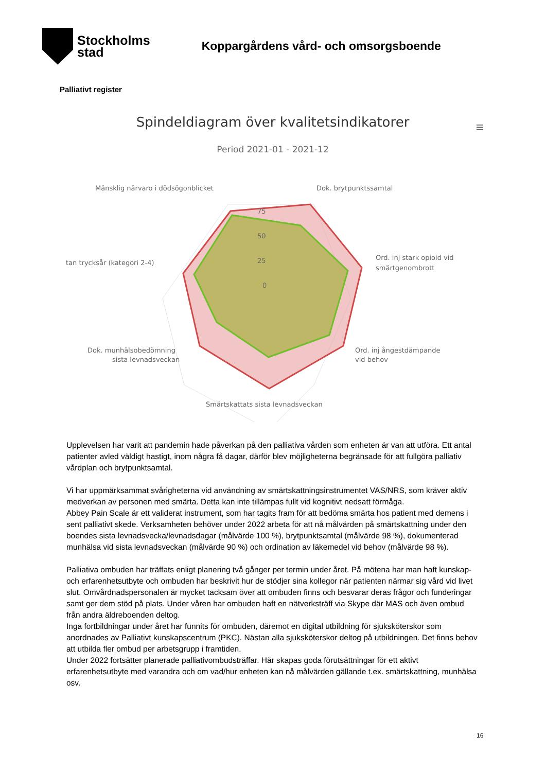Stockholms
stad
Koppargårdens vård- och omsorgsboende
Palliativt register
Spindeldiagram över kvalitetsindikatorer
≡
Period 2021-01 - 2021-12
75
50
25
0
Mänsklig närvaro i dödsögonblicket
Dok. brytpunktssamtal
Ord. inj stark opioid vid
smärtgenombrott
tan trycksår (kategori 2-4)
Dok. munhälsobedömning
sista levnadsveckan
Ord. inj ångestdämpande
vid behov
Smärtskattats sista levnadsveckan
Upplevelsen har varit att pandemin hade påverkan på den palliativa vården som enheten är van att utföra. Ett antal patienter avled väldigt hastigt, inom några få dagar, därför blev möjligheterna begränsade för att fullgöra palliativ vårdplan och brytpunktsamtal.
Vi har uppmärksammat svårigheterna vid användning av smärtskattningsinstrumentet VAS/NRS, som kräver aktiv medverkan av personen med smärta. Detta kan inte tillämpas fullt vid kognitivt nedsatt förmåga.
Abbey Pain Scale är ett validerat instrument, som har tagits fram för att bedöma smärta hos patient med demens i sent palliativt skede. Verksamheten behöver under 2022 arbeta för att nå målvärden på smärtskattning under den boendes sista levnadsvecka/levnadsdagar (målvärde 100 %), brytpunktsamtal (målvärde 98 %), dokumenterad munhälsa vid sista levnadsveckan (målvärde 90 %) och ordination av läkemedel vid behov (målvärde 98 %).
Palliativa ombuden har träffats enligt planering två gånger per termin under året. På mötena har man haft kunskap- och erfarenhetsutbyte och ombuden har beskrivit hur de stödjer sina kollegor när patienten närmar sig vård vid livet slut. Omvårdnadspersonalen är mycket tacksam över att ombuden finns och besvarar deras frågor och funderingar samt ger dem stöd på plats. Under våren har ombuden haft en nätverksträff via Skype där MAS och även ombud från andra äldreboenden deltog.
Inga fortbildningar under året har funnits för ombuden, däremot en digital utbildning för sjuksköterskor som anordnades av Palliativt kunskapscentrum (PKC). Nästan alla sjuksköterskor deltog på utbildningen. Det finns behov att utbilda fler ombud per arbetsgrupp i framtiden.
Under 2022 fortsätter planerade palliativombudsträffar. Här skapas goda förutsättningar för ett aktivt erfarenhetsutbyte med varandra och om vad/hur enheten kan nå målvärden gällande t.ex. smärtskattning, munhälsa osv.
16